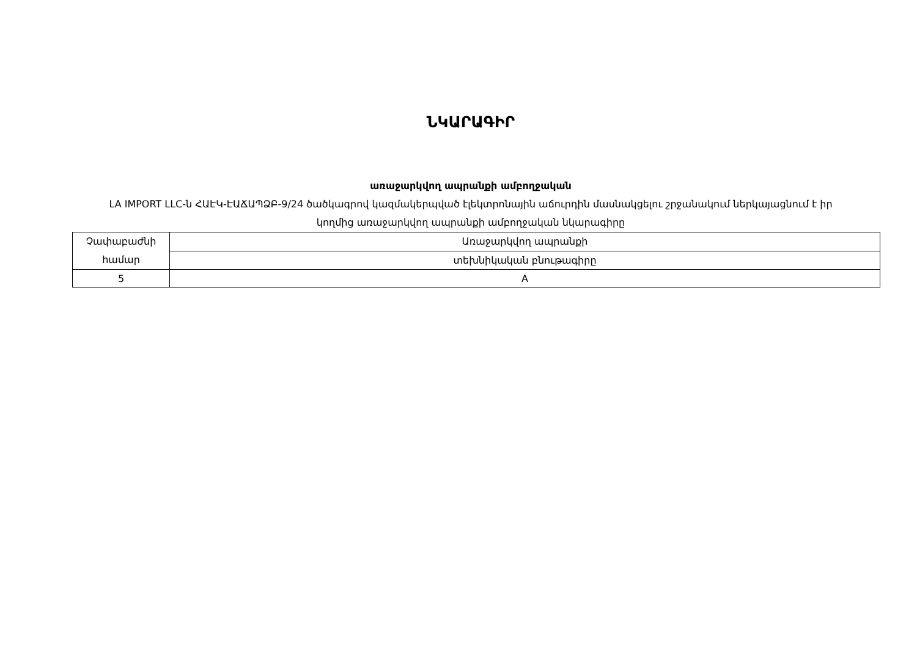ՆԿԱՐԱԳԻՐ
առաջարկվող ապրանքի ամբողջական
LA IMPORT LLC-ն ՀԱԷԿ-ԷԱՃԱՊՁԲ-9/24 ծածկագրով կազմակերպված էլեկտրոնային աճուրդին մասնակցելու շրջանակում ներկայացնում է իր կողմից առաջարկվող ապրանքի ամբողջական նկարագիրը
| Չափաբաժնի համար | Առաջարկվող ապրանքի |
| | տեխնիկական բնութագիրը |
| 5 | A |